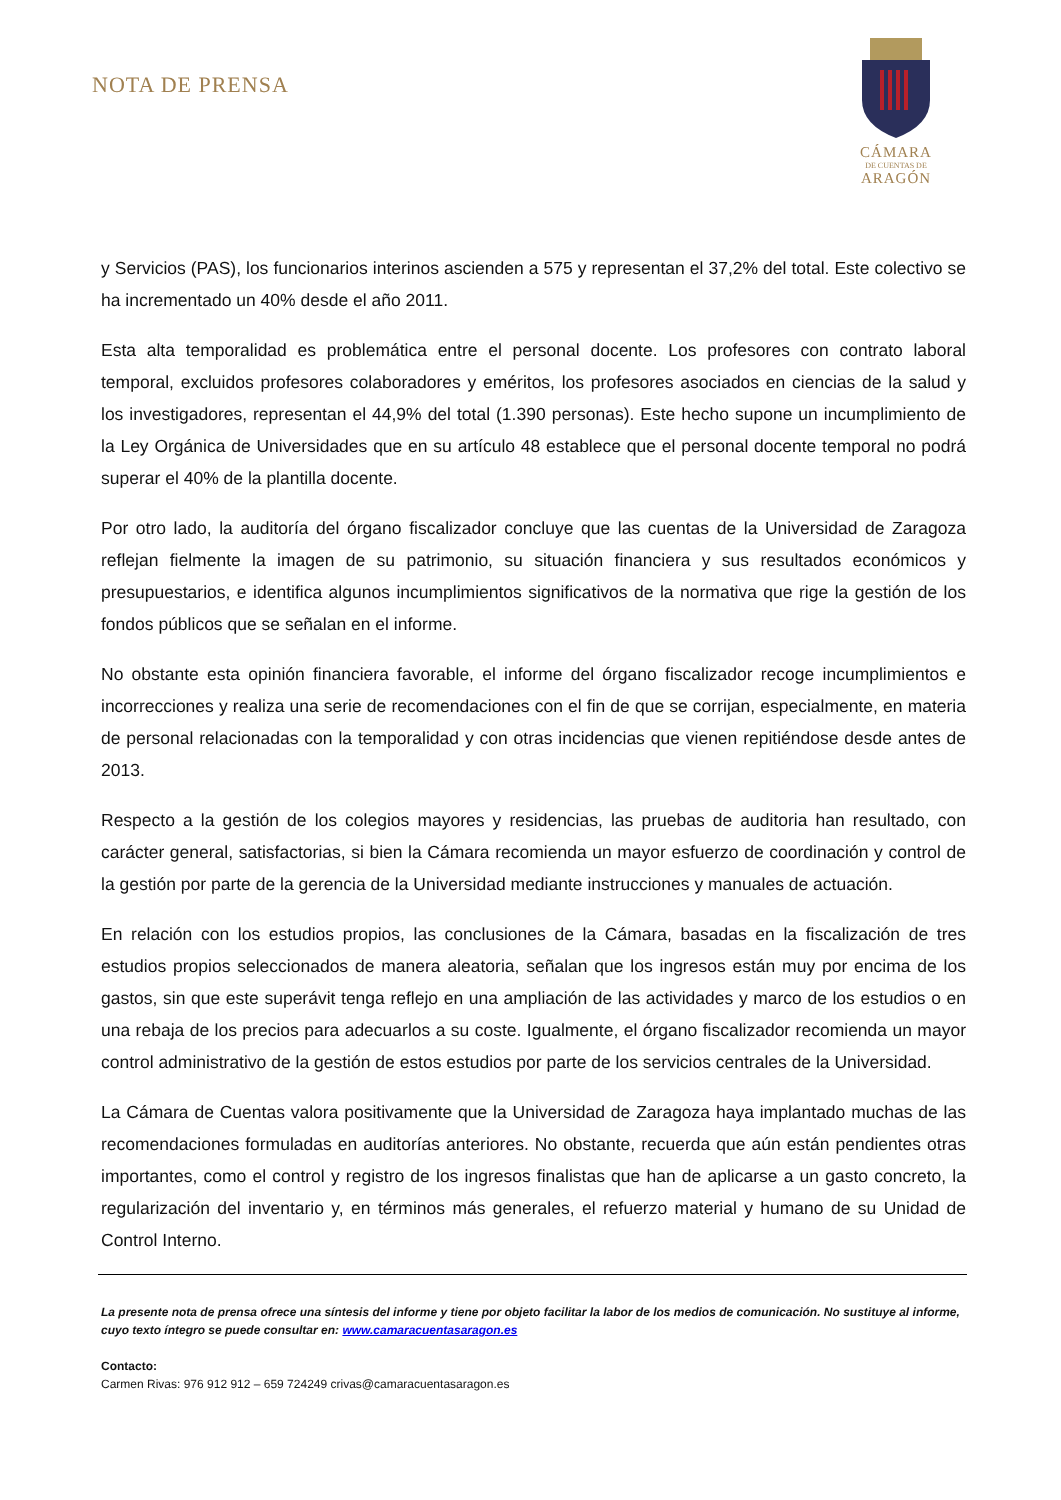NOTA DE PRENSA
CÁMARA
DE CUENTAS DE
ARAGÓN
y Servicios (PAS), los funcionarios interinos ascienden a 575 y representan el 37,2% del total. Este colectivo se ha incrementado un 40% desde el año 2011.
Esta alta temporalidad es problemática entre el personal docente. Los profesores con contrato laboral temporal, excluidos profesores colaboradores y eméritos, los profesores asociados en ciencias de la salud y los investigadores, representan el 44,9% del total (1.390 personas). Este hecho supone un incumplimiento de la Ley Orgánica de Universidades que en su artículo 48 establece que el personal docente temporal no podrá superar el 40% de la plantilla docente.
Por otro lado, la auditoría del órgano fiscalizador concluye que las cuentas de la Universidad de Zaragoza reflejan fielmente la imagen de su patrimonio, su situación financiera y sus resultados económicos y presupuestarios, e identifica algunos incumplimientos significativos de la normativa que rige la gestión de los fondos públicos que se señalan en el informe.
No obstante esta opinión financiera favorable, el informe del órgano fiscalizador recoge incumplimientos e incorrecciones y realiza una serie de recomendaciones con el fin de que se corrijan, especialmente, en materia de personal relacionadas con la temporalidad y con otras incidencias que vienen repitiéndose desde antes de 2013.
Respecto a la gestión de los colegios mayores y residencias, las pruebas de auditoria han resultado, con carácter general, satisfactorias, si bien la Cámara recomienda un mayor esfuerzo de coordinación y control de la gestión por parte de la gerencia de la Universidad mediante instrucciones y manuales de actuación.
En relación con los estudios propios, las conclusiones de la Cámara, basadas en la fiscalización de tres estudios propios seleccionados de manera aleatoria, señalan que los ingresos están muy por encima de los gastos, sin que este superávit tenga reflejo en una ampliación de las actividades y marco de los estudios o en una rebaja de los precios para adecuarlos a su coste. Igualmente, el órgano fiscalizador recomienda un mayor control administrativo de la gestión de estos estudios por parte de los servicios centrales de la Universidad.
La Cámara de Cuentas valora positivamente que la Universidad de Zaragoza haya implantado muchas de las recomendaciones formuladas en auditorías anteriores. No obstante, recuerda que aún están pendientes otras importantes, como el control y registro de los ingresos finalistas que han de aplicarse a un gasto concreto, la regularización del inventario y, en términos más generales, el refuerzo material y humano de su Unidad de Control Interno.
La presente nota de prensa ofrece una síntesis del informe y tiene por objeto facilitar la labor de los medios de comunicación. No sustituye al informe, cuyo texto íntegro se puede consultar en: www.camaracuentasaragon.es
Contacto:
Carmen Rivas: 976 912 912 – 659 724249 crivas@camaracuentasaragon.es